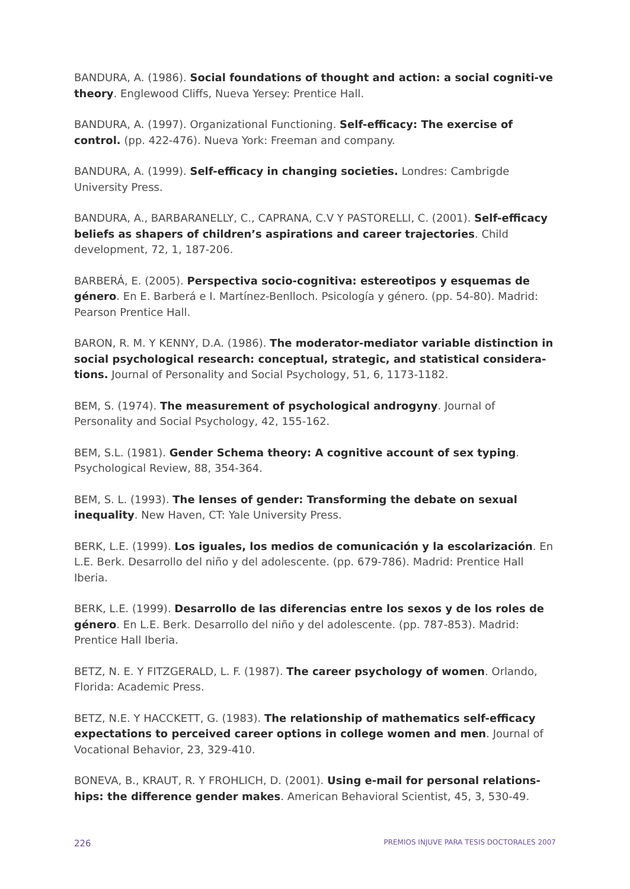BANDURA, A. (1986). Social foundations of thought and action: a social cogniti-ve theory. Englewood Cliffs, Nueva Yersey: Prentice Hall.
BANDURA, A. (1997). Organizational Functioning. Self-efficacy: The exercise of control. (pp. 422-476). Nueva York: Freeman and company.
BANDURA, A. (1999). Self-efficacy in changing societies. Londres: Cambrigde University Press.
BANDURA, A., BARBARANELLY, C., CAPRANA, C.V Y PASTORELLI, C. (2001). Self-efficacy beliefs as shapers of children’s aspirations and career trajectories. Child development, 72, 1, 187-206.
BARBERÁ, E. (2005). Perspectiva socio-cognitiva: estereotipos y esquemas de género. En E. Barberá e I. Martínez-Benlloch. Psicología y género. (pp. 54-80). Madrid: Pearson Prentice Hall.
BARON, R. M. Y KENNY, D.A. (1986). The moderator-mediator variable distinction in social psychological research: conceptual, strategic, and statistical considera-tions. Journal of Personality and Social Psychology, 51, 6, 1173-1182.
BEM, S. (1974). The measurement of psychological androgyny. Journal of Personality and Social Psychology, 42, 155-162.
BEM, S.L. (1981). Gender Schema theory: A cognitive account of sex typing. Psychological Review, 88, 354-364.
BEM, S. L. (1993). The lenses of gender: Transforming the debate on sexual inequality. New Haven, CT: Yale University Press.
BERK, L.E. (1999). Los iguales, los medios de comunicación y la escolarización. En L.E. Berk. Desarrollo del niño y del adolescente. (pp. 679-786). Madrid: Prentice Hall Iberia.
BERK, L.E. (1999). Desarrollo de las diferencias entre los sexos y de los roles de género. En L.E. Berk. Desarrollo del niño y del adolescente. (pp. 787-853). Madrid: Prentice Hall Iberia.
BETZ, N. E. Y FITZGERALD, L. F. (1987). The career psychology of women. Orlando, Florida: Academic Press.
BETZ, N.E. Y HACCKETT, G. (1983). The relationship of mathematics self-efficacy expectations to perceived career options in college women and men. Journal of Vocational Behavior, 23, 329-410.
BONEVA, B., KRAUT, R. Y FROHLICH, D. (2001). Using e-mail for personal relations-hips: the difference gender makes. American Behavioral Scientist, 45, 3, 530-49.
226 PREMIOS INJUVE PARA TESIS DOCTORALES 2007